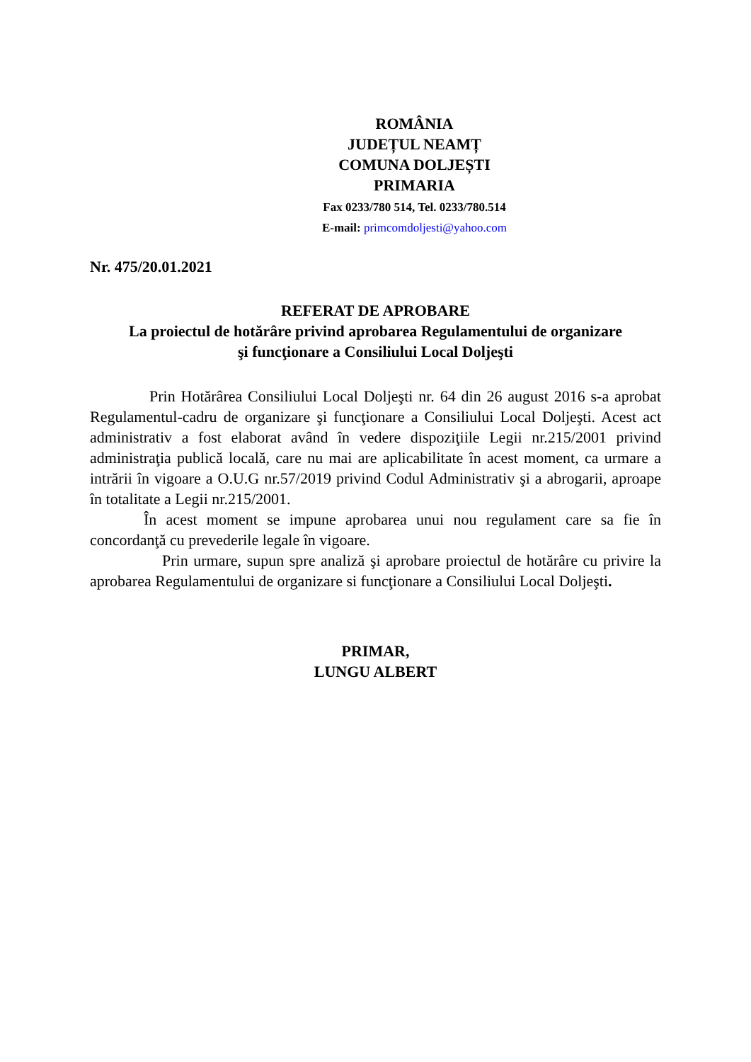ROMÂNIA
JUDEȚUL NEAMȚ
COMUNA DOLJEȘTI
PRIMARIA
Fax 0233/780 514, Tel. 0233/780.514
E-mail: primcomdoljesti@yahoo.com
Nr. 475/20.01.2021
REFERAT DE APROBARE
La proiectul de hotărâre privind aprobarea Regulamentului de organizare
şi funcţionare a Consiliului Local Doljeşti
Prin Hotărârea Consiliului Local Doljeşti nr. 64 din 26 august 2016 s-a aprobat Regulamentul-cadru de organizare şi funcţionare a Consiliului Local Doljeşti. Acest act administrativ a fost elaborat având în vedere dispoziţiile Legii nr.215/2001 privind administraţia publică locală, care nu mai are aplicabilitate în acest moment, ca urmare a intrării în vigoare a O.U.G nr.57/2019 privind Codul Administrativ şi a abrogarii, aproape în totalitate a Legii nr.215/2001.
În acest moment se impune aprobarea unui nou regulament care sa fie în concordanţă cu prevederile legale în vigoare.
Prin urmare, supun spre analiză şi aprobare proiectul de hotărâre cu privire la aprobarea Regulamentului de organizare si funcţionare a Consiliului Local Doljeşti.
PRIMAR,
LUNGU ALBERT